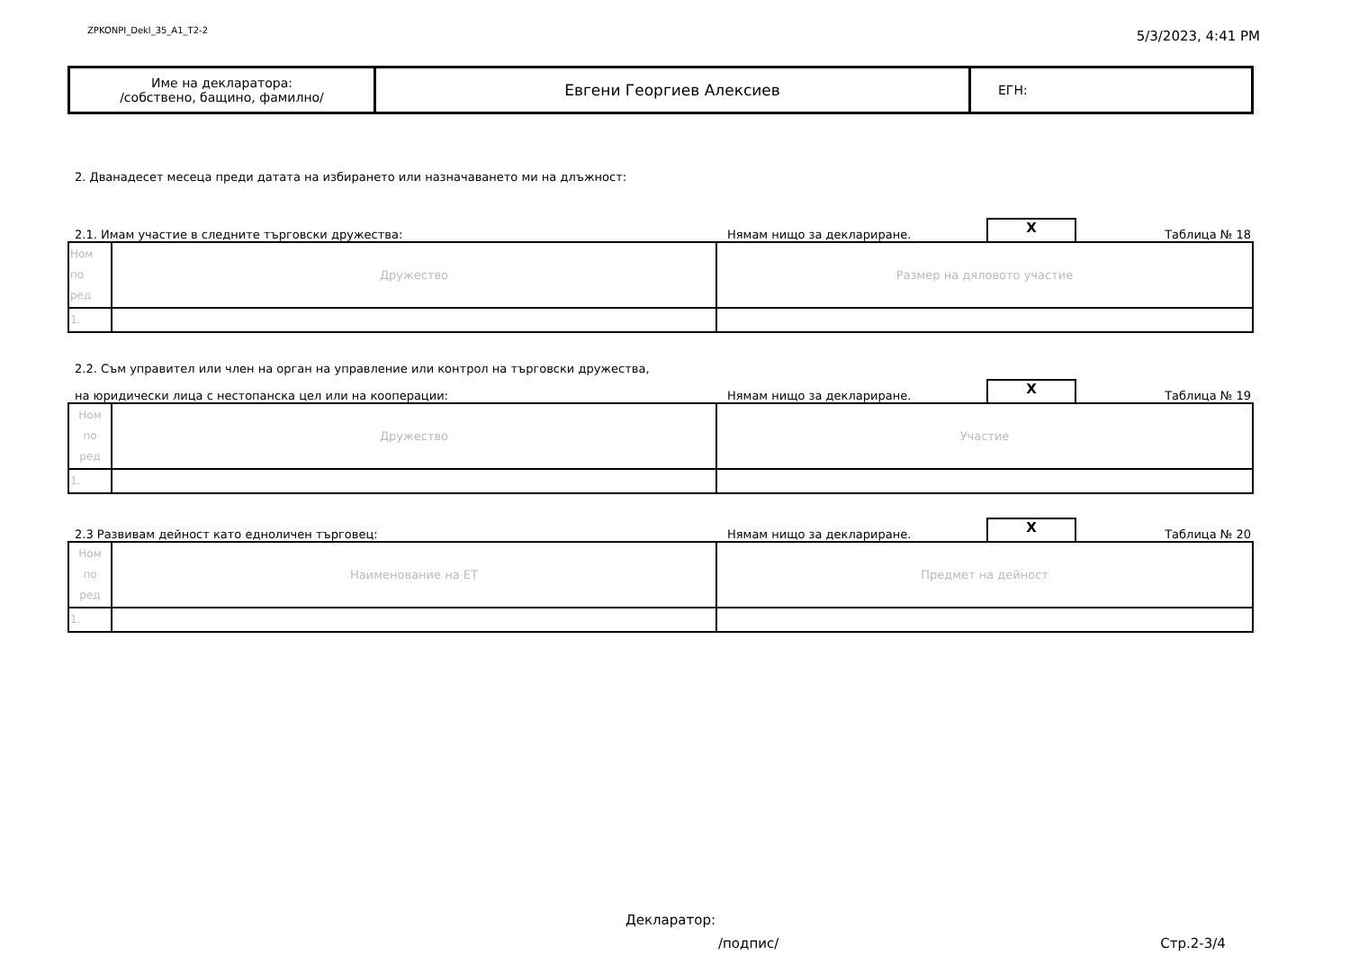ZPKONPI_Dekl_35_A1_T2-2 5/3/2023, 4:41 PM
| Име на декларатора: /собствено, бащино, фамилно/ | Евгени Георгиев Алексиев | ЕГН: |
2. Дванадесет месеца преди датата на избирането или назначаването ми на длъжност:
2.1. Имам участие в следните търговски дружества: Нямам нищо за деклариране. X Таблица № 18
| Ном по ред | Дружество | Размер на дяловото участие |
| 1. | | |
2.2. Съм управител или член на орган на управление или контрол на търговски дружества,
на юридически лица с нестопанска цел или на кооперации: Нямам нищо за деклариране. X Таблица № 19
| Ном по ред | Дружество | Участие |
| 1. | | |
2.3 Развивам дейност като едноличен търговец: Нямам нищо за деклариране. X Таблица № 20
| Ном по ред | Наименование на ЕТ | Предмет на дейност |
| 1. | | |
Декларатор:
/подпис/ Стр.2-3/4